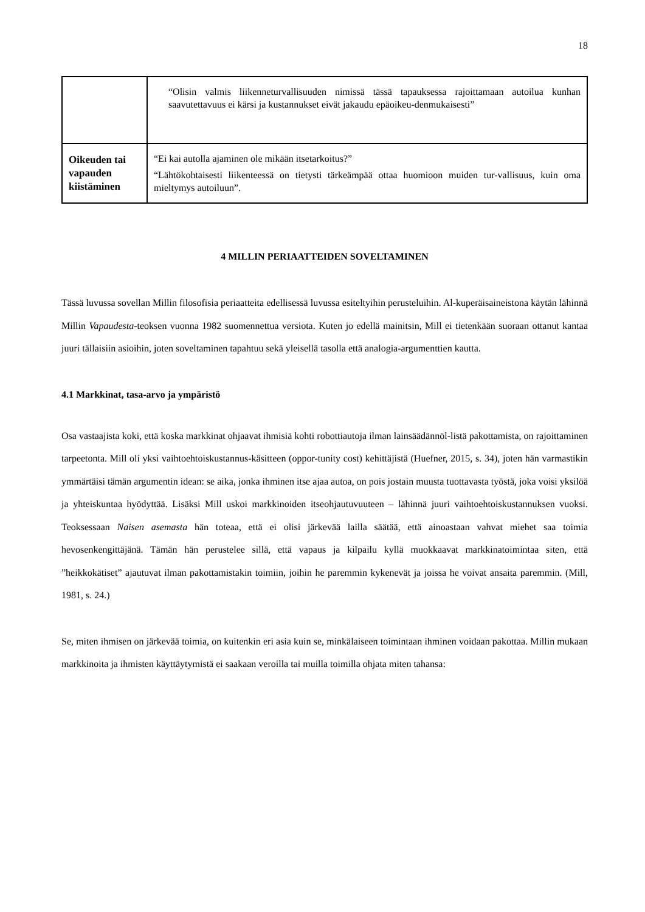18
| | “Olisin valmis liikenneturvallisuuden nimissä tässä tapauksessa rajoittamaan autoilua kunhan saavutettavuus ei kärsi ja kustannukset eivät jakaudu epäoikeu-denmukaisesti” |
| Oikeuden tai vapauden kiistäminen | “Ei kai autolla ajaminen ole mikään itsetarkoitus?” “Lähtökohtaisesti liikenteessä on tietysti tärkeämpää ottaa huomioon muiden tur-vallisuus, kuin oma mieltymys autoiluun”. |
4 MILLIN PERIAATTEIDEN SOVELTAMINEN
Tässä luvussa sovellan Millin filosofisia periaatteita edellisessä luvussa esiteltyihin perusteluihin. Al-kuperäisaineistona käytän lähinnä Millin Vapaudesta-teoksen vuonna 1982 suomennettua versiota. Kuten jo edellä mainitsin, Mill ei tietenkään suoraan ottanut kantaa juuri tällaisiin asioihin, joten soveltaminen tapahtuu sekä yleisellä tasolla että analogia-argumenttien kautta.
4.1 Markkinat, tasa-arvo ja ympäristö
Osa vastaajista koki, että koska markkinat ohjaavat ihmisiä kohti robottiautoja ilman lainsäädännöl-listä pakottamista, on rajoittaminen tarpeetonta. Mill oli yksi vaihtoehtoiskustannus-käsitteen (oppor-tunity cost) kehittäjistä (Huefner, 2015, s. 34), joten hän varmastikin ymmärtäisi tämän argumentin idean: se aika, jonka ihminen itse ajaa autoa, on pois jostain muusta tuottavasta työstä, joka voisi yksilöä ja yhteiskuntaa hyödyttää. Lisäksi Mill uskoi markkinoiden itseohjautuvuuteen – lähinnä juuri vaihtoehtoiskustannuksen vuoksi. Teoksessaan Naisen asemasta hän toteaa, että ei olisi järkevää lailla säätää, että ainoastaan vahvat miehet saa toimia hevosenkengittäjänä. Tämän hän perustelee sillä, että vapaus ja kilpailu kyllä muokkaavat markkinatoimintaa siten, että ”heikkokätiset” ajautuvat ilman pakottamistakin toimiin, joihin he paremmin kykenevät ja joissa he voivat ansaita paremmin. (Mill, 1981, s. 24.)
Se, miten ihmisen on järkevää toimia, on kuitenkin eri asia kuin se, minkälaiseen toimintaan ihminen voidaan pakottaa. Millin mukaan markkinoita ja ihmisten käyttäytymistä ei saakaan veroilla tai muilla toimilla ohjata miten tahansa: